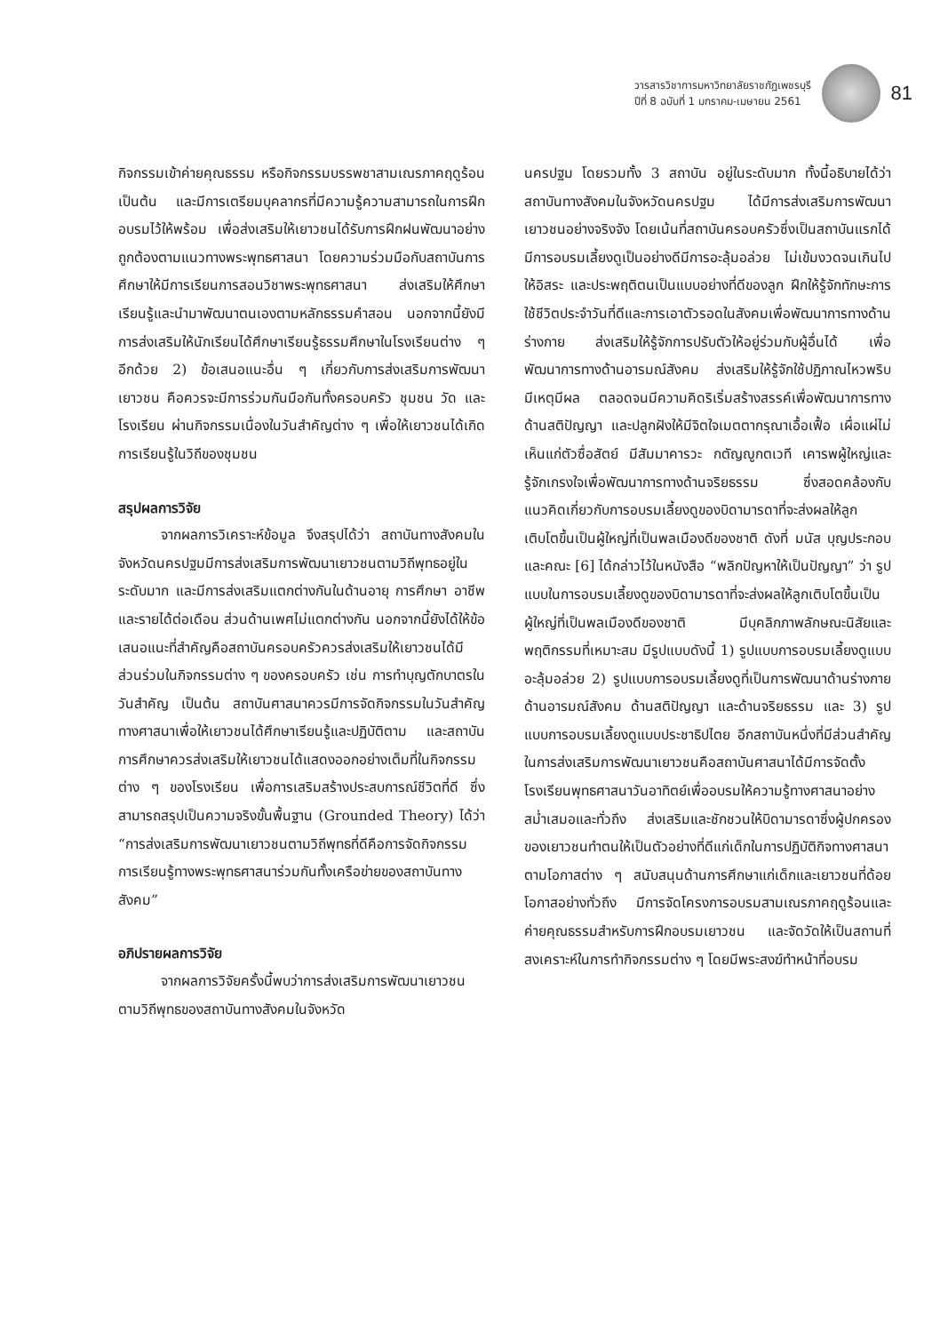วารสารวิชาการมหาวิทยาลัยราชภัฏเพชรบุรี
ปีที่ 8 ฉบับที่ 1 มกราคม-เมษายน 2561
81
กิจกรรมเข้าค่ายคุณธรรม หรือกิจกรรมบรรพชาสามเณรภาคฤดูร้อน เป็นต้น และมีการเตรียมบุคลากรที่มีความรู้ความสามารถในการฝึกอบรมไว้ให้พร้อม เพื่อส่งเสริมให้เยาวชนได้รับการฝึกฝนพัฒนาอย่างถูกต้องตามแนวทางพระพุทธศาสนา โดยความร่วมมือกับสถาบันการศึกษาให้มีการเรียนการสอนวิชาพระพุทธศาสนา ส่งเสริมให้ศึกษาเรียนรู้และนำมาพัฒนาตนเองตามหลักธรรมคำสอน นอกจากนี้ยังมีการส่งเสริมให้นักเรียนได้ศึกษาเรียนรู้ธรรมศึกษาในโรงเรียนต่าง ๆ อีกด้วย 2) ข้อเสนอแนะอื่น ๆ เกี่ยวกับการส่งเสริมการพัฒนาเยาวชน คือควรจะมีการร่วมกันมือกันทั้งครอบครัว ชุมชน วัด และโรงเรียน ผ่านกิจกรรมเนื่องในวันสำคัญต่าง ๆ เพื่อให้เยาวชนได้เกิดการเรียนรู้ในวิถีของชุมชน
สรุปผลการวิจัย
จากผลการวิเคราะห์ข้อมูล จึงสรุปได้ว่า สถาบันทางสังคมในจังหวัดนครปฐมมีการส่งเสริมการพัฒนาเยาวชนตามวิถีพุทธอยู่ในระดับมาก และมีการส่งเสริมแตกต่างกันในด้านอายุ การศึกษา อาชีพ และรายได้ต่อเดือน ส่วนด้านเพศไม่แตกต่างกัน นอกจากนี้ยังได้ให้ข้อเสนอแนะที่สำคัญคือสถาบันครอบครัวควรส่งเสริมให้เยาวชนได้มีส่วนร่วมในกิจกรรมต่าง ๆ ของครอบครัว เช่น การทำบุญตักบาตรในวันสำคัญ เป็นต้น สถาบันศาสนาควรมีการจัดกิจกรรมในวันสำคัญทางศาสนาเพื่อให้เยาวชนได้ศึกษาเรียนรู้และปฏิบัติตาม และสถาบันการศึกษาควรส่งเสริมให้เยาวชนได้แสดงออกอย่างเต็มที่ในกิจกรรมต่าง ๆ ของโรงเรียน เพื่อการเสริมสร้างประสบการณ์ชีวิตที่ดี ซึ่งสามารถสรุปเป็นความจริงขั้นพื้นฐาน (Grounded Theory) ได้ว่า “การส่งเสริมการพัฒนาเยาวชนตามวิถีพุทธที่ดีคือการจัดกิจกรรมการเรียนรู้ทางพระพุทธศาสนาร่วมกันทั้งเครือข่ายของสถาบันทางสังคม”
อภิปรายผลการวิจัย
จากผลการวิจัยครั้งนี้พบว่าการส่งเสริมการพัฒนาเยาวชนตามวิถีพุทธของสถาบันทางสังคมในจังหวัด
นครปฐม โดยรวมทั้ง 3 สถาบัน อยู่ในระดับมาก ทั้งนี้อธิบายได้ว่า สถาบันทางสังคมในจังหวัดนครปฐม ได้มีการส่งเสริมการพัฒนาเยาวชนอย่างจริงจัง โดยเน้นที่สถาบันครอบครัวซึ่งเป็นสถาบันแรกได้มีการอบรมเลี้ยงดูเป็นอย่างดีมีการอะลุ้มอล่วย ไม่เข้มงวดจนเกินไป ให้อิสระ และประพฤติตนเป็นแบบอย่างที่ดีของลูก ฝึกให้รู้จักทักษะการใช้ชีวิตประจำวันที่ดีและการเอาตัวรอดในสังคมเพื่อพัฒนาการทางด้านร่างกาย ส่งเสริมให้รู้จักการปรับตัวให้อยู่ร่วมกับผู้อื่นได้ เพื่อพัฒนาการทางด้านอารมณ์สังคม ส่งเสริมให้รู้จักใช้ปฏิภาณไหวพริบ มีเหตุมีผล ตลอดจนมีความคิดริเริ่มสร้างสรรค์เพื่อพัฒนาการทางด้านสติปัญญา และปลูกฝังให้มีจิตใจเมตตากรุณาเอื้อเฟื้อ เผื่อแผ่ไม่เห็นแก่ตัวซื่อสัตย์ มีสัมมาคารวะ กตัญญูกตเวที เคารพผู้ใหญ่และรู้จักเกรงใจเพื่อพัฒนาการทางด้านจริยธรรม ซึ่งสอดคล้องกับแนวคิดเกี่ยวกับการอบรมเลี้ยงดูของบิดามารดาที่จะส่งผลให้ลูกเติบโตขึ้นเป็นผู้ใหญ่ที่เป็นพลเมืองดีของชาติ ดังที่ มนัส บุญประกอบ และคณะ [6] ได้กล่าวไว้ในหนังสือ “พลิกปัญหาให้เป็นปัญญา” ว่า รูปแบบในการอบรมเลี้ยงดูของบิดามารดาที่จะส่งผลให้ลูกเติบโตขึ้นเป็นผู้ใหญ่ที่เป็นพลเมืองดีของชาติ มีบุคลิกภาพลักษณะนิสัยและพฤติกรรมที่เหมาะสม มีรูปแบบดังนี้ 1) รูปแบบการอบรมเลี้ยงดูแบบอะลุ้มอล่วย 2) รูปแบบการอบรมเลี้ยงดูที่เป็นการพัฒนาด้านร่างกาย ด้านอารมณ์สังคม ด้านสติปัญญา และด้านจริยธรรม และ 3) รูปแบบการอบรมเลี้ยงดูแบบประชาธิปไตย อีกสถาบันหนึ่งที่มีส่วนสำคัญในการส่งเสริมการพัฒนาเยาวชนคือสถาบันศาสนาได้มีการจัดตั้งโรงเรียนพุทธศาสนาวันอาทิตย์เพื่ออบรมให้ความรู้ทางศาสนาอย่างสม่ำเสมอและทั่วถึง ส่งเสริมและชักชวนให้บิดามารดาซึ่งผู้ปกครองของเยาวชนทำตนให้เป็นตัวอย่างที่ดีแก่เด็กในการปฏิบัติกิจทางศาสนาตามโอกาสต่าง ๆ สนับสนุนด้านการศึกษาแก่เด็กและเยาวชนที่ด้อยโอกาสอย่างทั่วถึง มีการจัดโครงการอบรมสามเณรภาคฤดูร้อนและค่ายคุณธรรมสำหรับการฝึกอบรมเยาวชน และจัดวัดให้เป็นสถานที่สงเคราะห์ในการทำกิจกรรมต่าง ๆ โดยมีพระสงฆ์ทำหน้าที่อบรม